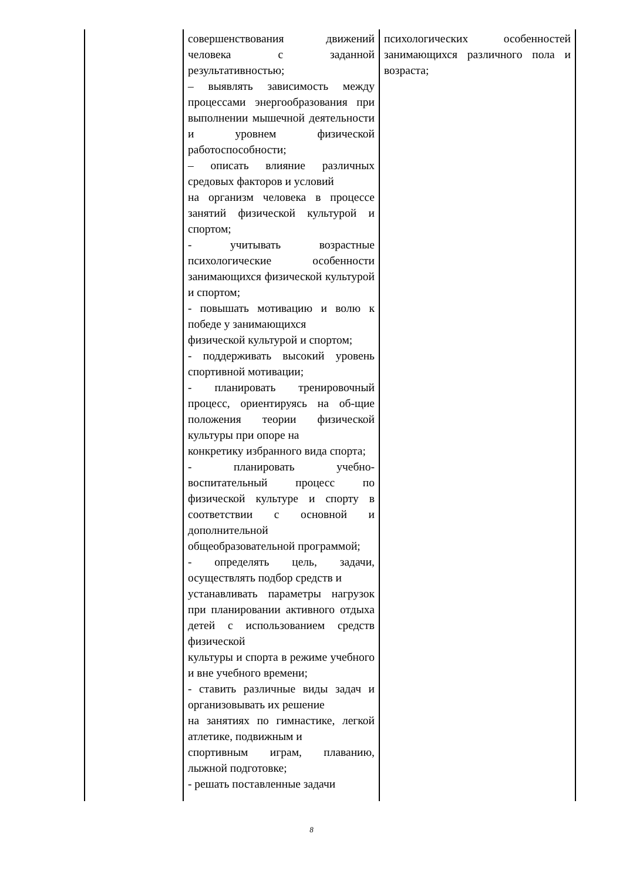| | совершенствования движений человека с заданной результативностью; – выявлять зависимость между процессами энергообразования при выполнении мышечной деятельности и уровнем физической работоспособности; – описать влияние различных средовых факторов и условий на организм человека в процессе занятий физической культурой и спортом; - учитывать возрастные психологические особенности занимающихся физической культурой и спортом; - повышать мотивацию и волю к победе у занимающихся физической культурой и спортом; - поддерживать высокий уровень спортивной мотивации; - планировать тренировочный процесс, ориентируясь на об-щие положения теории физической культуры при опоре на конкретику избранного вида спорта; - планировать учебно-воспитательный процесс по физической культуре и спорту в соответствии с основной и дополнительной общеобразовательной программой; - определять цель, задачи, осуществлять подбор средств и устанавливать параметры нагрузок при планировании активного отдыха детей с использованием средств физической культуры и спорта в режиме учебного и вне учебного времени; - ставить различные виды задач и организовывать их решение на занятиях по гимнастике, легкой атлетике, подвижным и спортивным играм, плаванию, лыжной подготовке; - решать поставленные задачи | психологических особенностей занимающихся различного пола и возраста; |
8